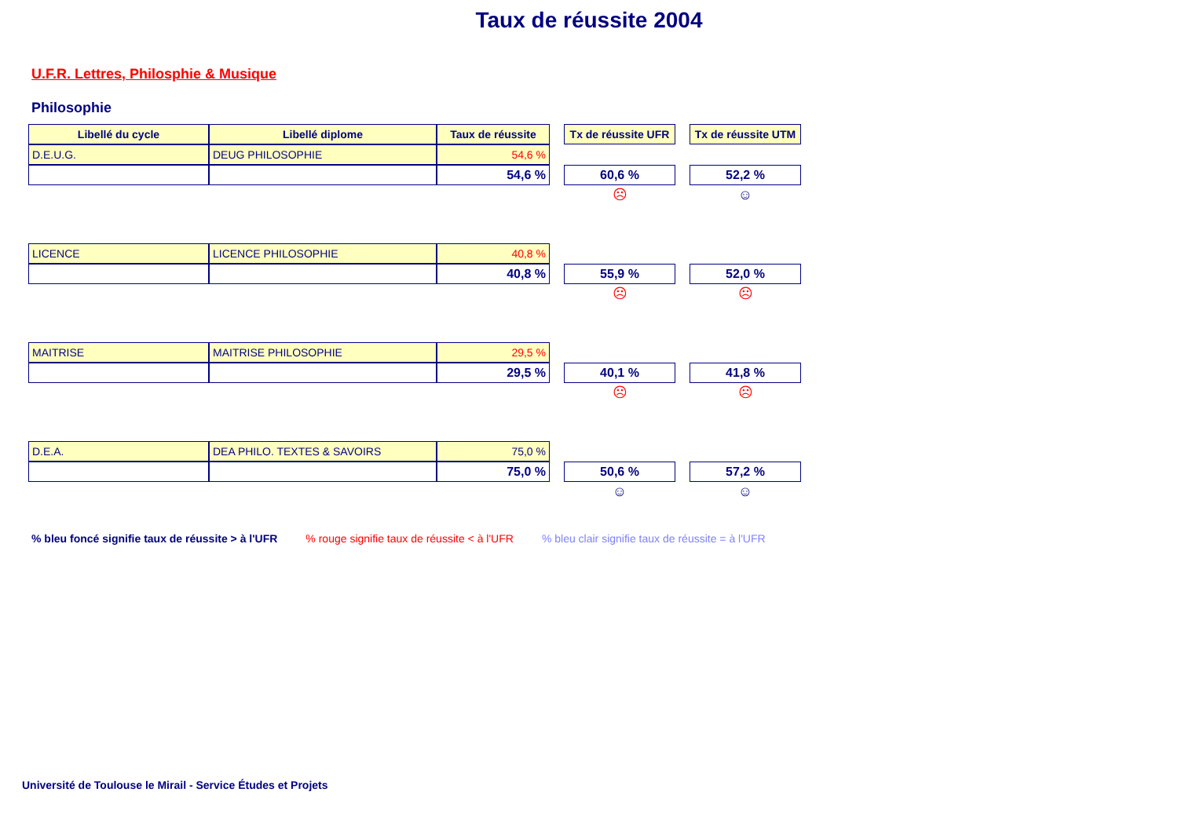Taux de réussite 2004
U.F.R. Lettres, Philosphie & Musique
Philosophie
| Libellé du cycle | Libellé diplome | Taux de réussite | | Tx de réussite UFR | | Tx de réussite UTM |
| D.E.U.G. | DEUG PHILOSOPHIE | 54,6 % | | | | |
| | | 54,6 % | | 60,6 % | | 52,2 % |
| | | | | ☹ | | ☺ |
| LICENCE | LICENCE PHILOSOPHIE | 40,8 % | | | | |
| | | 40,8 % | | 55,9 % | | 52,0 % |
| | | | | ☹ | | ☹ |
| MAITRISE | MAITRISE PHILOSOPHIE | 29,5 % | | | | |
| | | 29,5 % | | 40,1 % | | 41,8 % |
| | | | | ☹ | | ☹ |
| D.E.A. | DEA PHILO. TEXTES & SAVOIRS | 75,0 % | | | | |
| | | 75,0 % | | 50,6 % | | 57,2 % |
| | | | | ☺ | | ☺ |
% bleu foncé signifie taux de réussite > à l'UFR % rouge signifie taux de réussite < à l'UFR % bleu clair signifie taux de réussite = à l'UFR
Université de Toulouse le Mirail - Service Études et Projets